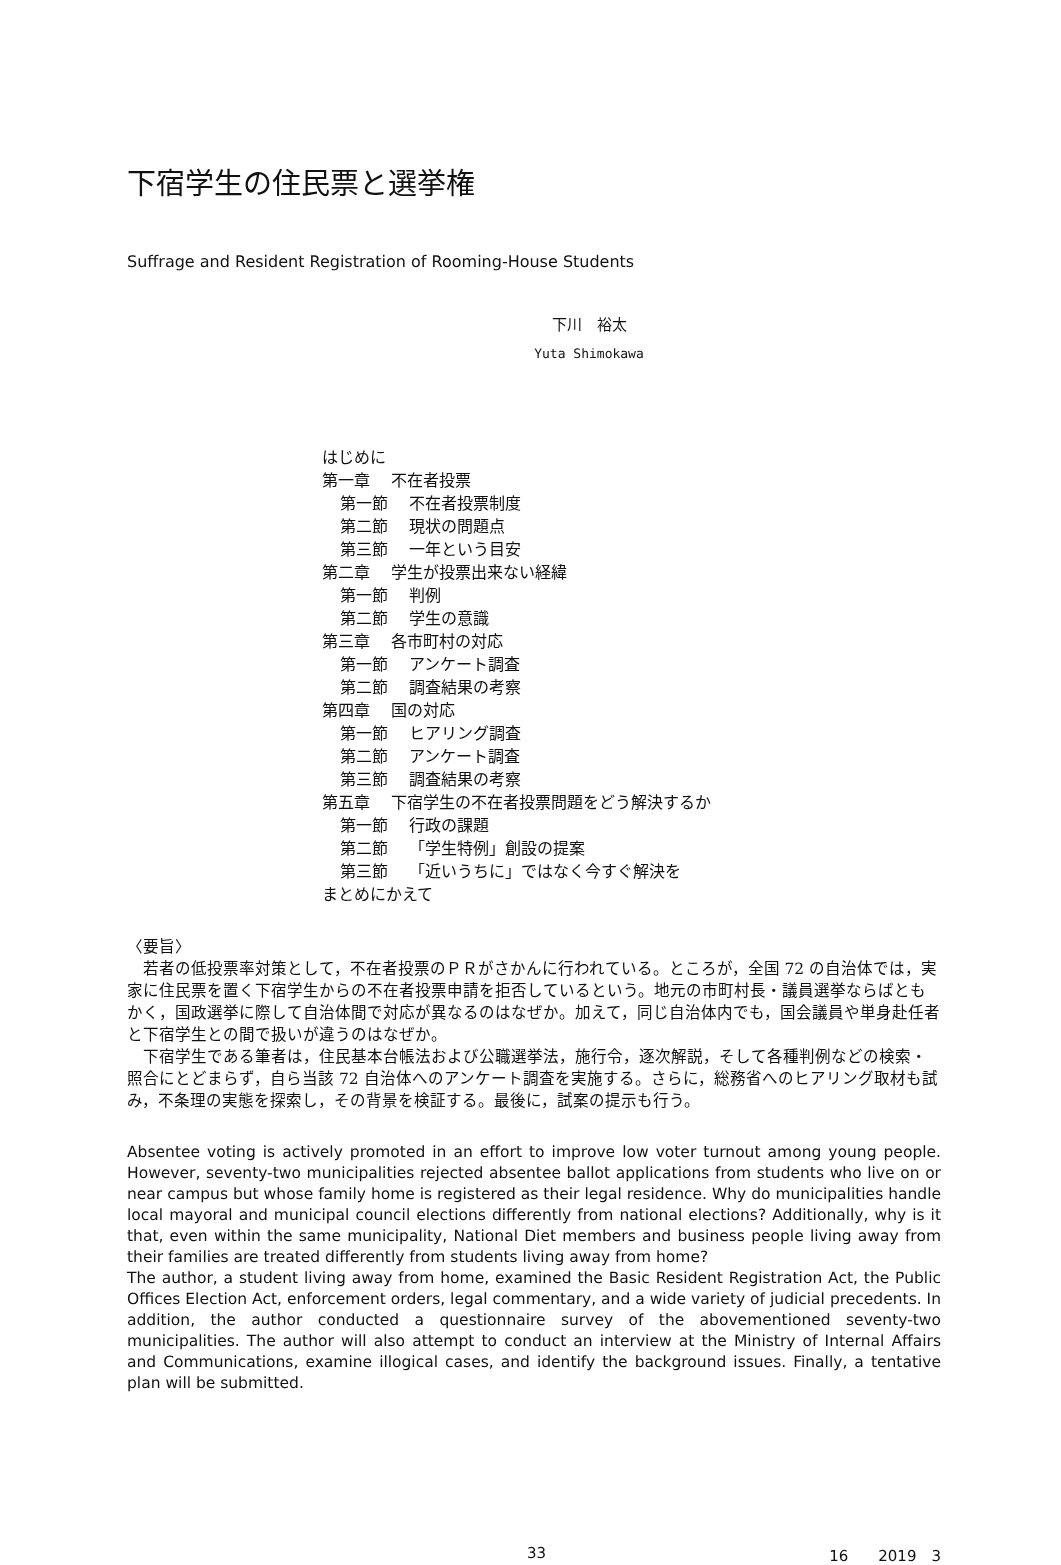下宿学生の住民票と選挙権
Suffrage and Resident Registration of Rooming-House Students
下川　裕太
Yuta Shimokawa
はじめに
第一章　 不在者投票
第一節　 不在者投票制度
第二節　 現状の問題点
第三節　 一年という目安
第二章　 学生が投票出来ない経緯
第一節　 判例
第二節　 学生の意識
第三章　 各市町村の対応
第一節　 アンケート調査
第二節　 調査結果の考察
第四章　 国の対応
第一節　 ヒアリング調査
第二節　 アンケート調査
第三節　 調査結果の考察
第五章　 下宿学生の不在者投票問題をどう解決するか
第一節　 行政の課題
第二節　 「学生特例」創設の提案
第三節　 「近いうちに」ではなく今すぐ解決を
まとめにかえて
〈要旨〉
若者の低投票率対策として，不在者投票のＰＲがさかんに行われている。ところが，全国 72 の自治体では，実家に住民票を置く下宿学生からの不在者投票申請を拒否しているという。地元の市町村長・議員選挙ならばともかく，国政選挙に際して自治体間で対応が異なるのはなぜか。加えて，同じ自治体内でも，国会議員や単身赴任者と下宿学生との間で扱いが違うのはなぜか。
下宿学生である筆者は，住民基本台帳法および公職選挙法，施行令，逐次解説，そして各種判例などの検索・照合にとどまらず，自ら当該 72 自治体へのアンケート調査を実施する。さらに，総務省へのヒアリング取材も試み，不条理の実態を探索し，その背景を検証する。最後に，試案の提示も行う。
Absentee voting is actively promoted in an effort to improve low voter turnout among young people. However, seventy-two municipalities rejected absentee ballot applications from students who live on or near campus but whose family home is registered as their legal residence. Why do municipalities handle local mayoral and municipal council elections differently from national elections? Additionally, why is it that, even within the same municipality, National Diet members and business people living away from their families are treated differently from students living away from home?
The author, a student living away from home, examined the Basic Resident Registration Act, the Public Offices Election Act, enforcement orders, legal commentary, and a wide variety of judicial precedents. In addition, the author conducted a questionnaire survey of the abovementioned seventy-two municipalities. The author will also attempt to conduct an interview at the Ministry of Internal Affairs and Communications, examine illogical cases, and identify the background issues. Finally, a tentative plan will be submitted.
33 16　　2019　3